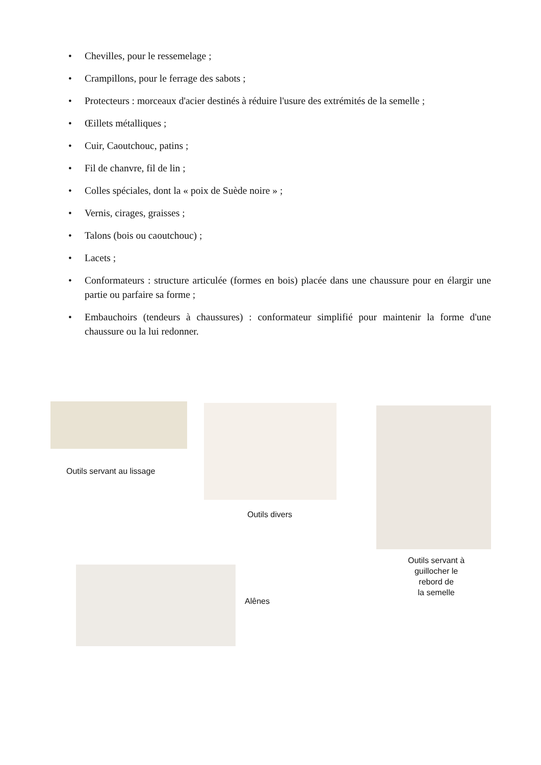• Chevilles, pour le ressemelage ;
• Crampillons, pour le ferrage des sabots ;
• Protecteurs : morceaux d'acier destinés à réduire l'usure des extrémités de la semelle ;
• Œillets métalliques ;
• Cuir, Caoutchouc, patins ;
• Fil de chanvre, fil de lin ;
• Colles spéciales, dont la « poix de Suède noire » ;
• Vernis, cirages, graisses ;
• Talons (bois ou caoutchouc) ;
• Lacets ;
• Conformateurs : structure articulée (formes en bois) placée dans une chaussure pour en élargir une partie ou parfaire sa forme ;
• Embauchoirs (tendeurs à chaussures) : conformateur simplifié pour maintenir la forme d'une chaussure ou la lui redonner.
Outils servant au lissage
Outils divers
Outils servant à
guillocher le
rebord de
la semelle
Alênes